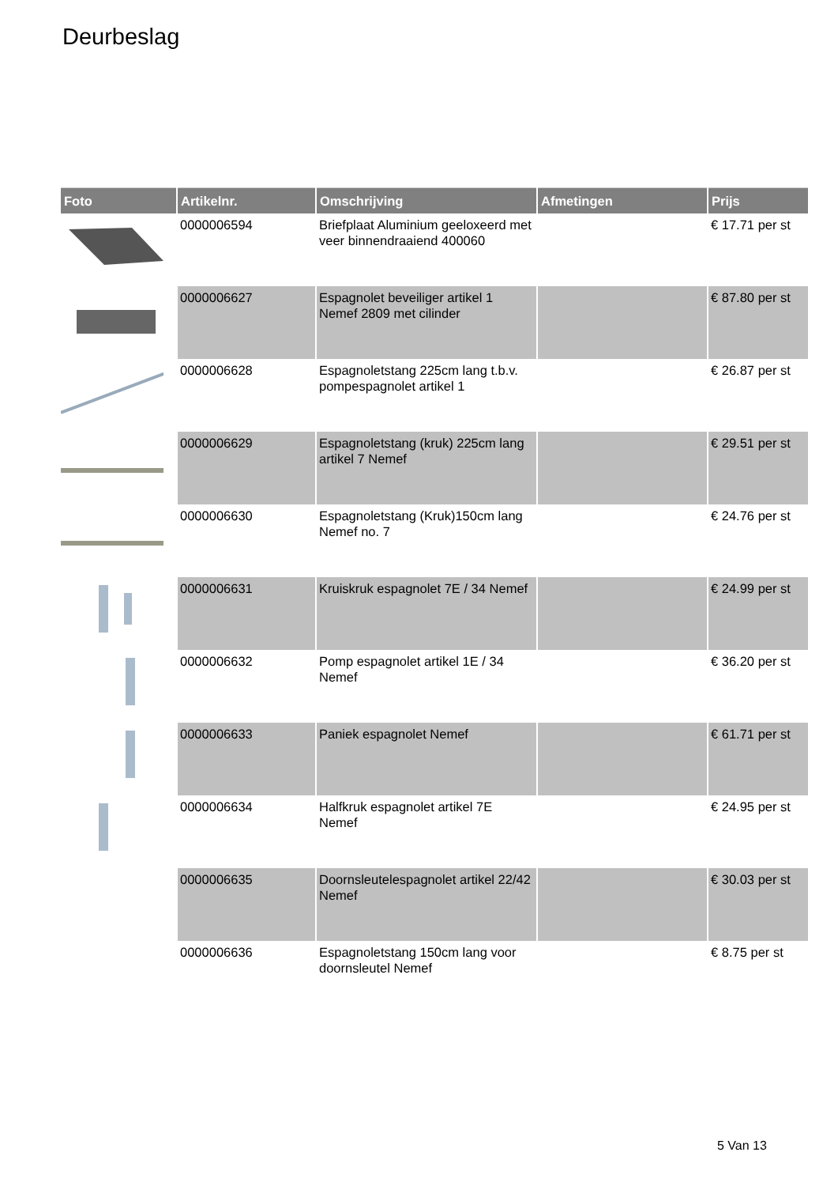Deurbeslag
| Foto | Artikelnr. | Omschrijving | Afmetingen | Prijs |
| --- | --- | --- | --- | --- |
| | 0000006594 | Briefplaat Aluminium geeloxeerd met veer binnendraaiend 400060 | | € 17.71 per st |
| | 0000006627 | Espagnolet beveiliger artikel 1 Nemef 2809 met cilinder | | € 87.80 per st |
| | 0000006628 | Espagnoletstang 225cm lang t.b.v. pompespagnolet artikel 1 | | € 26.87 per st |
| | 0000006629 | Espagnoletstang (kruk) 225cm lang artikel 7 Nemef | | € 29.51 per st |
| | 0000006630 | Espagnoletstang (Kruk)150cm lang Nemef no. 7 | | € 24.76 per st |
| | 0000006631 | Kruiskruk espagnolet 7E / 34 Nemef | | € 24.99 per st |
| | 0000006632 | Pomp espagnolet artikel 1E / 34 Nemef | | € 36.20 per st |
| | 0000006633 | Paniek espagnolet Nemef | | € 61.71 per st |
| | 0000006634 | Halfkruk espagnolet artikel 7E Nemef | | € 24.95 per st |
| | 0000006635 | Doornsleutelespagnolet artikel 22/42 Nemef | | € 30.03 per st |
| | 0000006636 | Espagnoletstang 150cm lang voor doornsleutel Nemef | | € 8.75 per st |
5 Van 13